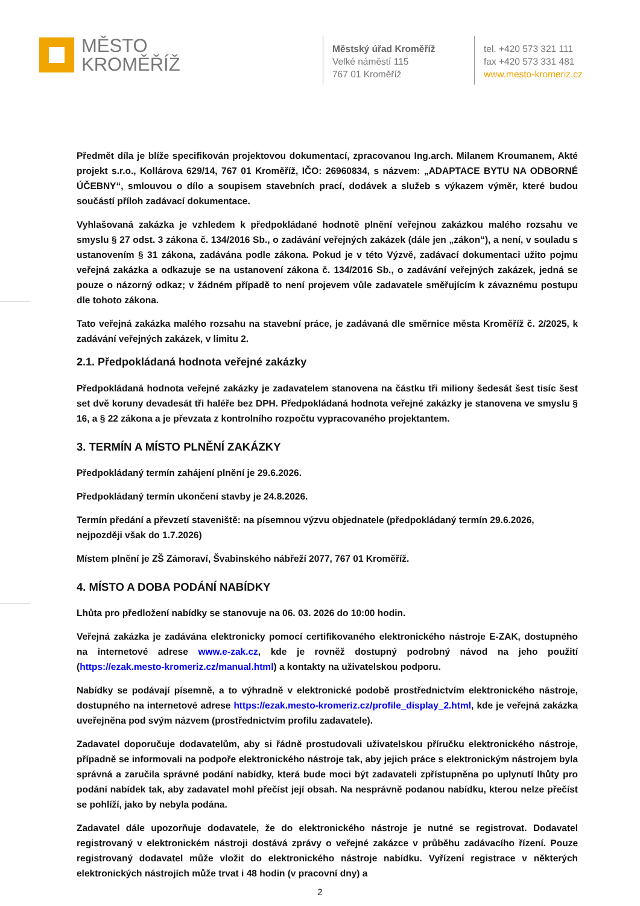MĚSTO
KROMĚŘÍŽ
Městský úřad Kroměříž
Velké náměstí 115
767 01 Kroměříž
tel. +420 573 321 111
fax +420 573 331 481
www.mesto-kromeriz.cz
Předmět díla je blíže specifikován projektovou dokumentací, zpracovanou Ing.arch. Milanem Kroumanem, Akté projekt s.r.o., Kollárova 629/14, 767 01 Kroměříž, IČO: 26960834, s názvem: „ADAPTACE BYTU NA ODBORNÉ ÚČEBNY“, smlouvou o dílo a soupisem stavebních prací, dodávek a služeb s výkazem výměr, které budou součástí příloh zadávací dokumentace.
Vyhlašovaná zakázka je vzhledem k předpokládané hodnotě plnění veřejnou zakázkou malého rozsahu ve smyslu § 27 odst. 3 zákona č. 134/2016 Sb., o zadávání veřejných zakázek (dále jen „zákon“), a není, v souladu s ustanovením § 31 zákona, zadávána podle zákona. Pokud je v této Výzvě, zadávací dokumentaci užito pojmu veřejná zakázka a odkazuje se na ustanovení zákona č. 134/2016 Sb., o zadávání veřejných zakázek, jedná se pouze o názorný odkaz; v žádném případě to není projevem vůle zadavatele směřujícím k závaznému postupu dle tohoto zákona.
Tato veřejná zakázka malého rozsahu na stavební práce, je zadávaná dle směrnice města Kroměříž č. 2/2025, k zadávání veřejných zakázek, v limitu 2.
2.1. Předpokládaná hodnota veřejné zakázky
Předpokládaná hodnota veřejné zakázky je zadavatelem stanovena na částku tři miliony šedesát šest tisíc šest set dvě koruny devadesát tři haléře bez DPH. Předpokládaná hodnota veřejné zakázky je stanovena ve smyslu § 16, a § 22 zákona a je převzata z kontrolního rozpočtu vypracovaného projektantem.
3. TERMÍN A MÍSTO PLNĚNÍ ZAKÁZKY
Předpokládaný termín zahájení plnění je 29.6.2026.
Předpokládaný termín ukončení stavby je 24.8.2026.
Termín předání a převzetí staveniště: na písemnou výzvu objednatele (předpokládaný termín 29.6.2026, nejpozději však do 1.7.2026)
Místem plnění je ZŠ Zámoraví, Švabinského nábřeží 2077, 767 01 Kroměříž.
4. MÍSTO A DOBA PODÁNÍ NABÍDKY
Lhůta pro předložení nabídky se stanovuje na 06. 03. 2026 do 10:00 hodin.
Veřejná zakázka je zadávána elektronicky pomocí certifikovaného elektronického nástroje E-ZAK, dostupného na internetové adrese www.e-zak.cz, kde je rovněž dostupný podrobný návod na jeho použití (https://ezak.mesto-kromeriz.cz/manual.html) a kontakty na uživatelskou podporu.
Nabídky se podávají písemně, a to výhradně v elektronické podobě prostřednictvím elektronického nástroje, dostupného na internetové adrese https://ezak.mesto-kromeriz.cz/profile_display_2.html, kde je veřejná zakázka uveřejněna pod svým názvem (prostřednictvím profilu zadavatele).
Zadavatel doporučuje dodavatelům, aby si řádně prostudovali uživatelskou příručku elektronického nástroje, případně se informovali na podpoře elektronického nástroje tak, aby jejich práce s elektronickým nástrojem byla správná a zaručila správné podání nabídky, která bude moci být zadavateli zpřístupněna po uplynutí lhůty pro podání nabídek tak, aby zadavatel mohl přečíst její obsah. Na nesprávně podanou nabídku, kterou nelze přečíst se pohlíží, jako by nebyla podána.
Zadavatel dále upozorňuje dodavatele, že do elektronického nástroje je nutné se registrovat. Dodavatel registrovaný v elektronickém nástroji dostává zprávy o veřejné zakázce v průběhu zadávacího řízení. Pouze registrovaný dodavatel může vložit do elektronického nástroje nabídku. Vyřízení registrace v některých elektronických nástrojích může trvat i 48 hodin (v pracovní dny) a
2